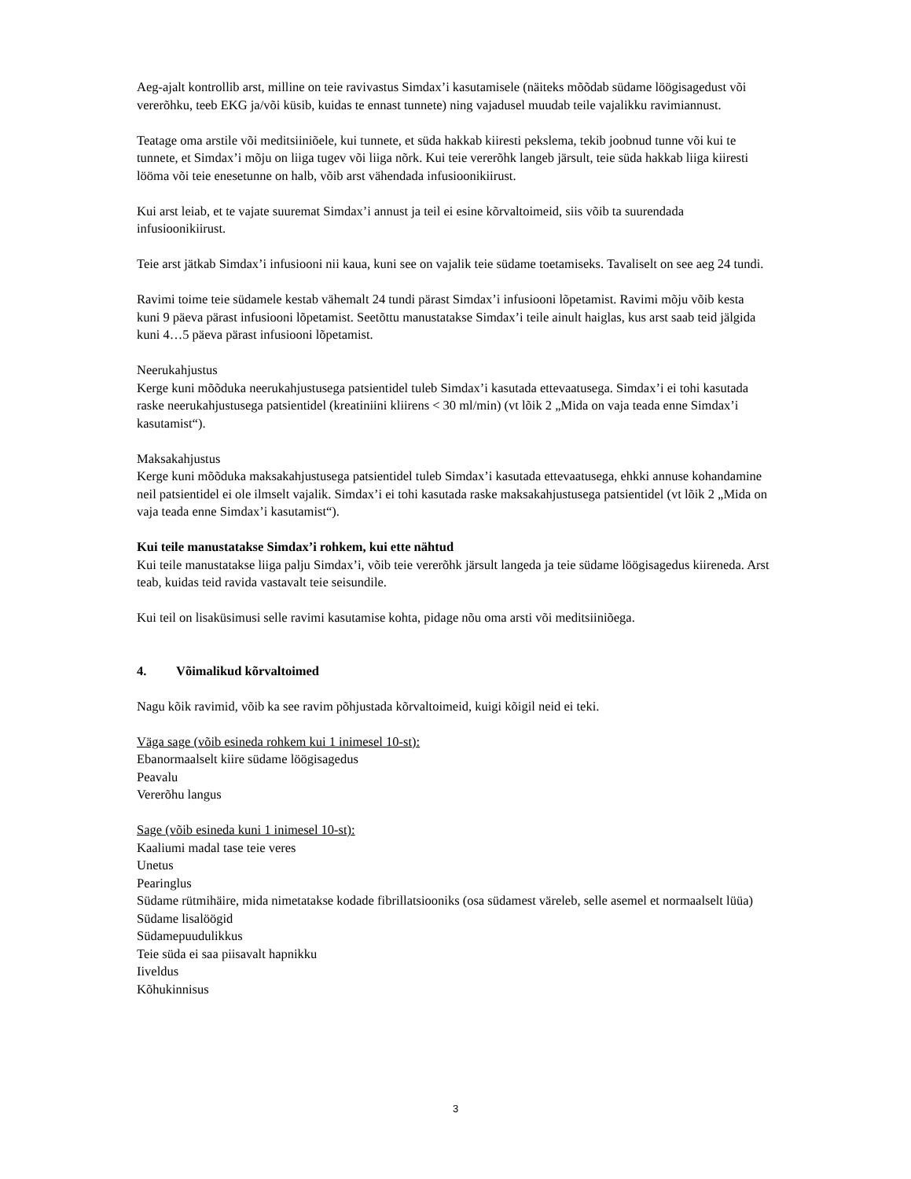Aeg-ajalt kontrollib arst, milline on teie ravivastus Simdax’i kasutamisele (näiteks mõõdab südame löögisagedust või vererõhku, teeb EKG ja/või küsib, kuidas te ennast tunnete) ning vajadusel muudab teile vajalikku ravimiannust.
Teatage oma arstile või meditsiiniõele, kui tunnete, et süda hakkab kiiresti pekslema, tekib joobnud tunne või kui te tunnete, et Simdax’i mõju on liiga tugev või liiga nõrk. Kui teie vererõhk langeb järsult, teie süda hakkab liiga kiiresti lööma või teie enesetunne on halb, võib arst vähendada infusioonikiirust.
Kui arst leiab, et te vajate suuremat Simdax’i annust ja teil ei esine kõrvaltoimeid, siis võib ta suurendada infusioonikiirust.
Teie arst jätkab Simdax’i infusiooni nii kaua, kuni see on vajalik teie südame toetamiseks. Tavaliselt on see aeg 24 tundi.
Ravimi toime teie südamele kestab vähemalt 24 tundi pärast Simdax’i infusiooni lõpetamist. Ravimi mõju võib kesta kuni 9 päeva pärast infusiooni lõpetamist. Seetõttu manustatakse Simdax’i teile ainult haiglas, kus arst saab teid jälgida kuni 4…5 päeva pärast infusiooni lõpetamist.
Neerukahjustus
Kerge kuni mõõduka neerukahjustusega patsientidel tuleb Simdax’i kasutada ettevaatusega. Simdax’i ei tohi kasutada raske neerukahjustusega patsientidel (kreatiniini kliirens < 30 ml/min) (vt lõik 2 „Mida on vaja teada enne Simdax’i kasutamist“).
Maksakahjustus
Kerge kuni mõõduka maksakahjustusega patsientidel tuleb Simdax’i kasutada ettevaatusega, ehkki annuse kohandamine neil patsientidel ei ole ilmselt vajalik. Simdax’i ei tohi kasutada raske maksakahjustusega patsientidel (vt lõik 2 „Mida on vaja teada enne Simdax’i kasutamist“).
Kui teile manustatakse Simdax’i rohkem, kui ette nähtud
Kui teile manustatakse liiga palju Simdax’i, võib teie vererõhk järsult langeda ja teie südame löögisagedus kiireneda. Arst teab, kuidas teid ravida vastavalt teie seisundile.
Kui teil on lisaküsimusi selle ravimi kasutamise kohta, pidage nõu oma arsti või meditsiiniõega.
4. Võimalikud kõrvaltoimed
Nagu kõik ravimid, võib ka see ravim põhjustada kõrvaltoimeid, kuigi kõigil neid ei teki.
Väga sage (võib esineda rohkem kui 1 inimesel 10-st):
Ebanormaalselt kiire südame löögisagedus
Peavalu
Vererõhu langus
Sage (võib esineda kuni 1 inimesel 10-st):
Kaaliumi madal tase teie veres
Unetus
Pearinglus
Südame rütmihäire, mida nimetatakse kodade fibrillatsiooniks (osa südamest väreleb, selle asemel et normaalselt lüüa)
Südame lisalöögid
Südamepuudulikkus
Teie süda ei saa piisavalt hapnikku
Iiveldus
Kõhukinnisus
3